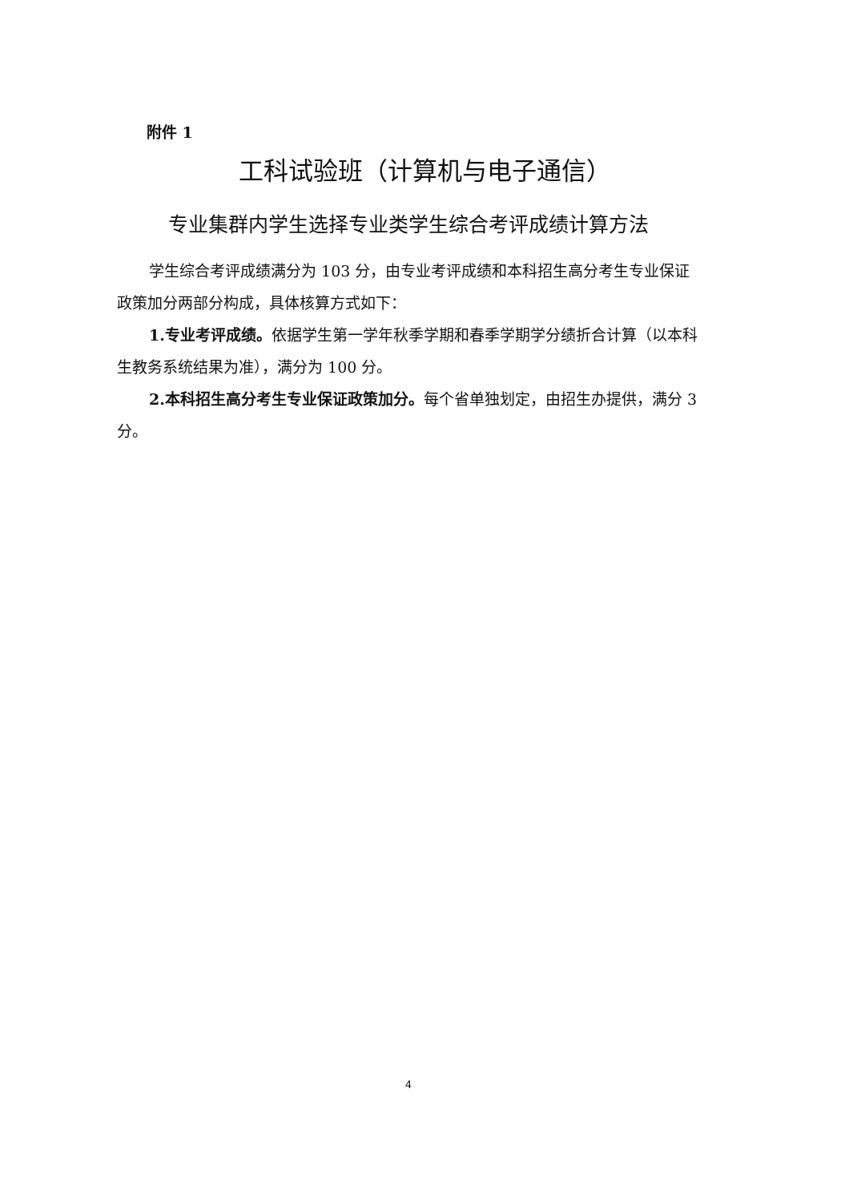附件 1
工科试验班（计算机与电子通信）
专业集群内学生选择专业类学生综合考评成绩计算方法
学生综合考评成绩满分为 103 分，由专业考评成绩和本科招生高分考生专业保证政策加分两部分构成，具体核算方式如下：
1.专业考评成绩。依据学生第一学年秋季学期和春季学期学分绩折合计算（以本科生教务系统结果为准），满分为 100 分。
2.本科招生高分考生专业保证政策加分。每个省单独划定，由招生办提供，满分 3 分。
4